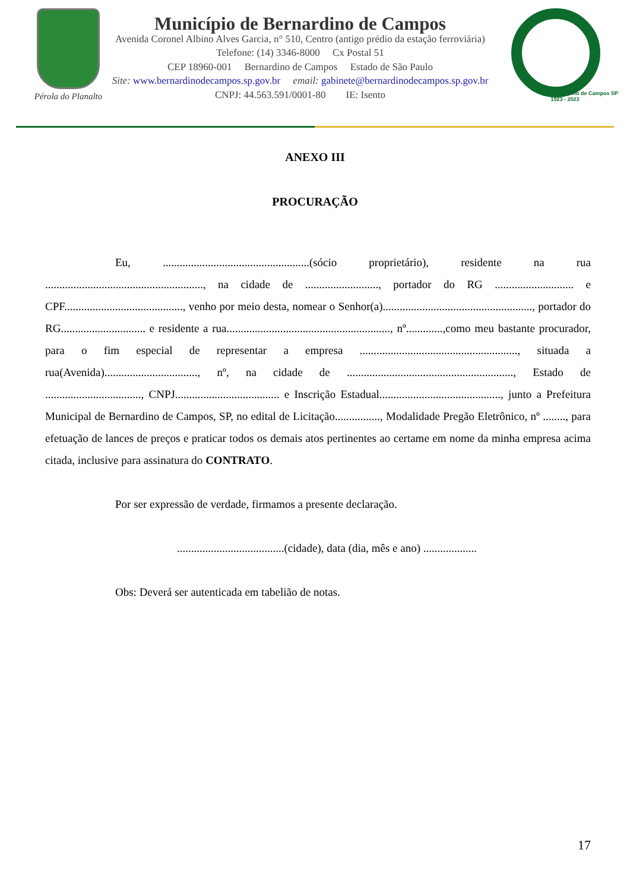Pérola do Planalto
Município de Bernardino de Campos
Avenida Coronel Albino Alves Garcia, n° 510, Centro (antigo prédio da estação ferroviária)
Telefone: (14) 3346-8000 Cx Postal 51
CEP 18960-001 Bernardino de Campos Estado de São Paulo
Site: www.bernardinodecampos.sp.gov.br email: gabinete@bernardinodecampos.sp.gov.br
CNPJ: 44.563.591/0001-80 IE: Isento
Bernardino de Campos SP
1923 - 2023
ANEXO III
PROCURAÇÃO
Eu, ....................................................(sócio proprietário), residente na rua ........................................................, na cidade de .........................., portador do RG ............................ e CPF.........................................., venho por meio desta, nomear o Senhor(a)....................................................., portador do RG.............................. e residente a rua.........................................................., nº.............,como meu bastante procurador, para o fim especial de representar a empresa ........................................................, situada a rua(Avenida)................................., nº, na cidade de ..........................................................., Estado de .................................., CNPJ..................................... e Inscrição Estadual..........................................., junto a Prefeitura Municipal de Bernardino de Campos, SP, no edital de Licitação................, Modalidade Pregão Eletrônico, nº ........, para efetuação de lances de preços e praticar todos os demais atos pertinentes ao certame em nome da minha empresa acima citada, inclusive para assinatura do CONTRATO.
Por ser expressão de verdade, firmamos a presente declaração.
......................................(cidade), data (dia, mês e ano) ...................
Obs: Deverá ser autenticada em tabelião de notas.
17